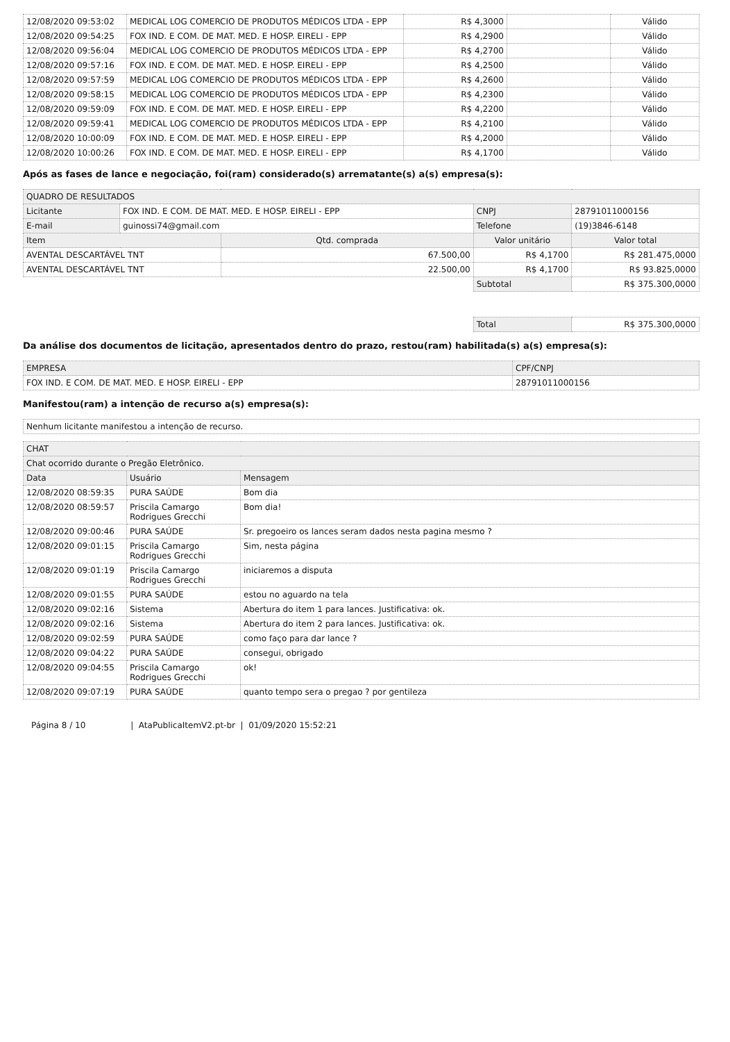| 12/08/2020 09:53:02 | MEDICAL LOG COMERCIO DE PRODUTOS MÉDICOS LTDA - EPP | R$ 4,3000 | | Válido |
| 12/08/2020 09:54:25 | FOX IND. E COM. DE MAT. MED. E HOSP. EIRELI - EPP | R$ 4,2900 | | Válido |
| 12/08/2020 09:56:04 | MEDICAL LOG COMERCIO DE PRODUTOS MÉDICOS LTDA - EPP | R$ 4,2700 | | Válido |
| 12/08/2020 09:57:16 | FOX IND. E COM. DE MAT. MED. E HOSP. EIRELI - EPP | R$ 4,2500 | | Válido |
| 12/08/2020 09:57:59 | MEDICAL LOG COMERCIO DE PRODUTOS MÉDICOS LTDA - EPP | R$ 4,2600 | | Válido |
| 12/08/2020 09:58:15 | MEDICAL LOG COMERCIO DE PRODUTOS MÉDICOS LTDA - EPP | R$ 4,2300 | | Válido |
| 12/08/2020 09:59:09 | FOX IND. E COM. DE MAT. MED. E HOSP. EIRELI - EPP | R$ 4,2200 | | Válido |
| 12/08/2020 09:59:41 | MEDICAL LOG COMERCIO DE PRODUTOS MÉDICOS LTDA - EPP | R$ 4,2100 | | Válido |
| 12/08/2020 10:00:09 | FOX IND. E COM. DE MAT. MED. E HOSP. EIRELI - EPP | R$ 4,2000 | | Válido |
| 12/08/2020 10:00:26 | FOX IND. E COM. DE MAT. MED. E HOSP. EIRELI - EPP | R$ 4,1700 | | Válido |
Após as fases de lance e negociação, foi(ram) considerado(s) arrematante(s) a(s) empresa(s):
| QUADRO DE RESULTADOS | | | | |
| Licitante | FOX IND. E COM. DE MAT. MED. E HOSP. EIRELI - EPP | | CNPJ | 28791011000156 |
| E-mail | guinossi74@gmail.com | | Telefone | (19)3846-6148 |
| Item | | Qtd. comprada | Valor unitário | Valor total |
| AVENTAL DESCARTÁVEL TNT | | 67.500,00 | R$ 4,1700 | R$ 281.475,0000 |
| AVENTAL DESCARTÁVEL TNT | | 22.500,00 | R$ 4,1700 | R$ 93.825,0000 |
| | | | Subtotal | R$ 375.300,0000 |
| | | | Total | R$ 375.300,0000 |
Da análise dos documentos de licitação, apresentados dentro do prazo, restou(ram) habilitada(s) a(s) empresa(s):
| EMPRESA | CPF/CNPJ |
| FOX IND. E COM. DE MAT. MED. E HOSP. EIRELI - EPP | 28791011000156 |
Manifestou(ram) a intenção de recurso a(s) empresa(s):
| Nenhum licitante manifestou a intenção de recurso. |
| CHAT | | |
| Chat ocorrido durante o Pregão Eletrônico. | | |
| Data | Usuário | Mensagem |
| 12/08/2020 08:59:35 | PURA SAÚDE | Bom dia |
| 12/08/2020 08:59:57 | Priscila Camargo Rodrigues Grecchi | Bom dia! |
| 12/08/2020 09:00:46 | PURA SAÚDE | Sr. pregoeiro os lances seram dados nesta pagina mesmo ? |
| 12/08/2020 09:01:15 | Priscila Camargo Rodrigues Grecchi | Sim, nesta página |
| 12/08/2020 09:01:19 | Priscila Camargo Rodrigues Grecchi | iniciaremos a disputa |
| 12/08/2020 09:01:55 | PURA SAÚDE | estou no aguardo na tela |
| 12/08/2020 09:02:16 | Sistema | Abertura do item 1 para lances. Justificativa: ok. |
| 12/08/2020 09:02:16 | Sistema | Abertura do item 2 para lances. Justificativa: ok. |
| 12/08/2020 09:02:59 | PURA SAÚDE | como faço para dar lance ? |
| 12/08/2020 09:04:22 | PURA SAÚDE | consegui, obrigado |
| 12/08/2020 09:04:55 | Priscila Camargo Rodrigues Grecchi | ok! |
| 12/08/2020 09:07:19 | PURA SAÚDE | quanto tempo sera o pregao ? por gentileza |
Página 8 / 10 | AtaPublicaItemV2.pt-br | 01/09/2020 15:52:21